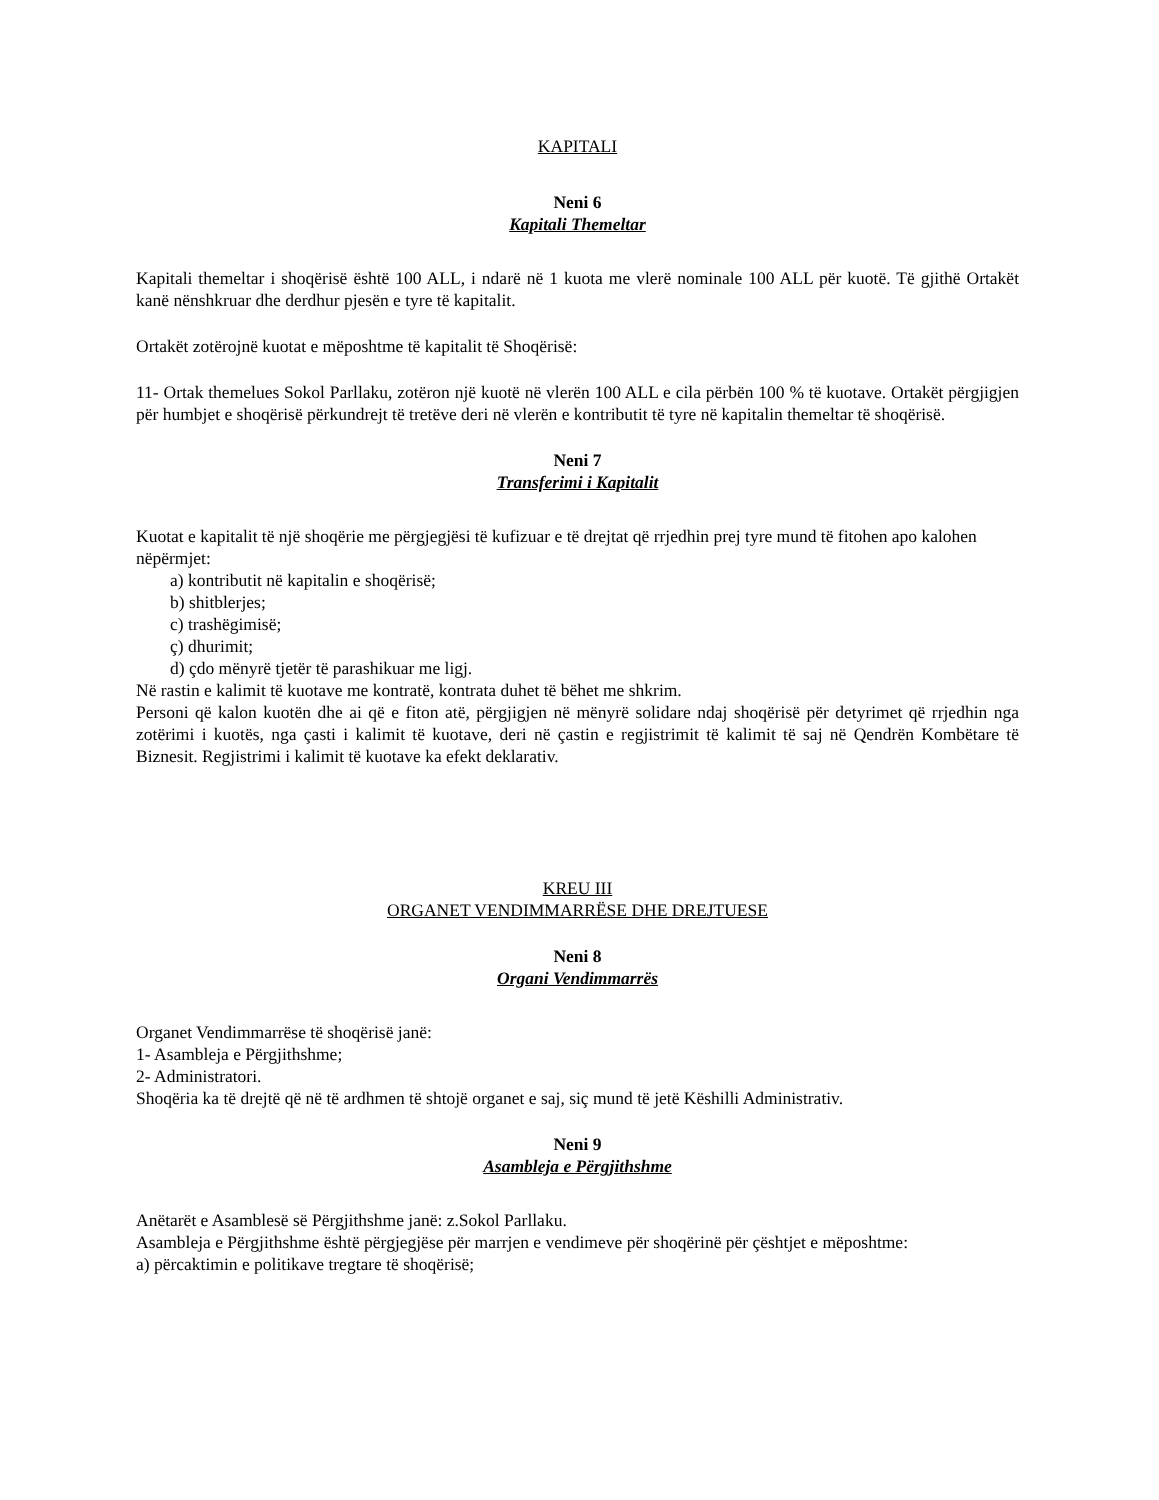KAPITALI
Neni 6
Kapitali Themeltar
Kapitali themeltar i shoqërisë është 100 ALL, i ndarë në 1 kuota me vlerë nominale 100 ALL për kuotë. Të gjithë Ortakët kanë nënshkruar dhe derdhur pjesën e tyre të kapitalit.
Ortakët zotërojnë kuotat e mëposhtme të kapitalit të Shoqërisë:
11- Ortak themelues Sokol Parllaku, zotëron një kuotë në vlerën 100 ALL e cila përbën 100 % të kuotave. Ortakët përgjigjen për humbjet e shoqërisë përkundrejt të tretëve deri në vlerën e kontributit të tyre në kapitalin themeltar të shoqërisë.
Neni 7
Transferimi i Kapitalit
Kuotat e kapitalit të një shoqërie me përgjegjësi të kufizuar e të drejtat që rrjedhin prej tyre mund të fitohen apo kalohen nëpërmjet:
a) kontributit në kapitalin e shoqërisë;
b) shitblerjes;
c) trashëgimisë;
ç) dhurimit;
d) çdo mënyrë tjetër të parashikuar me ligj.
Në rastin e kalimit të kuotave me kontratë, kontrata duhet të bëhet me shkrim.
Personi që kalon kuotën dhe ai që e fiton atë, përgjigjen në mënyrë solidare ndaj shoqërisë për detyrimet që rrjedhin nga zotërimi i kuotës, nga çasti i kalimit të kuotave, deri në çastin e regjistrimit të kalimit të saj në Qendrën Kombëtare të Biznesit. Regjistrimi i kalimit të kuotave ka efekt deklarativ.
KREU III
ORGANET VENDIMMARRËSE DHE DREJTUESE
Neni 8
Organi Vendimmarrës
Organet Vendimmarrëse të shoqërisë janë:
1- Asambleja e Përgjithshme;
2- Administratori.
Shoqëria ka të drejtë që në të ardhmen të shtojë organet e saj, siç mund të jetë Këshilli Administrativ.
Neni 9
Asambleja e Përgjithshme
Anëtarët e Asamblesë së Përgjithshme janë: z.Sokol Parllaku.
Asambleja e Përgjithshme është përgjegjëse për marrjen e vendimeve për shoqërinë për çështjet e mëposhtme:
a) përcaktimin e politikave tregtare të shoqërisë;